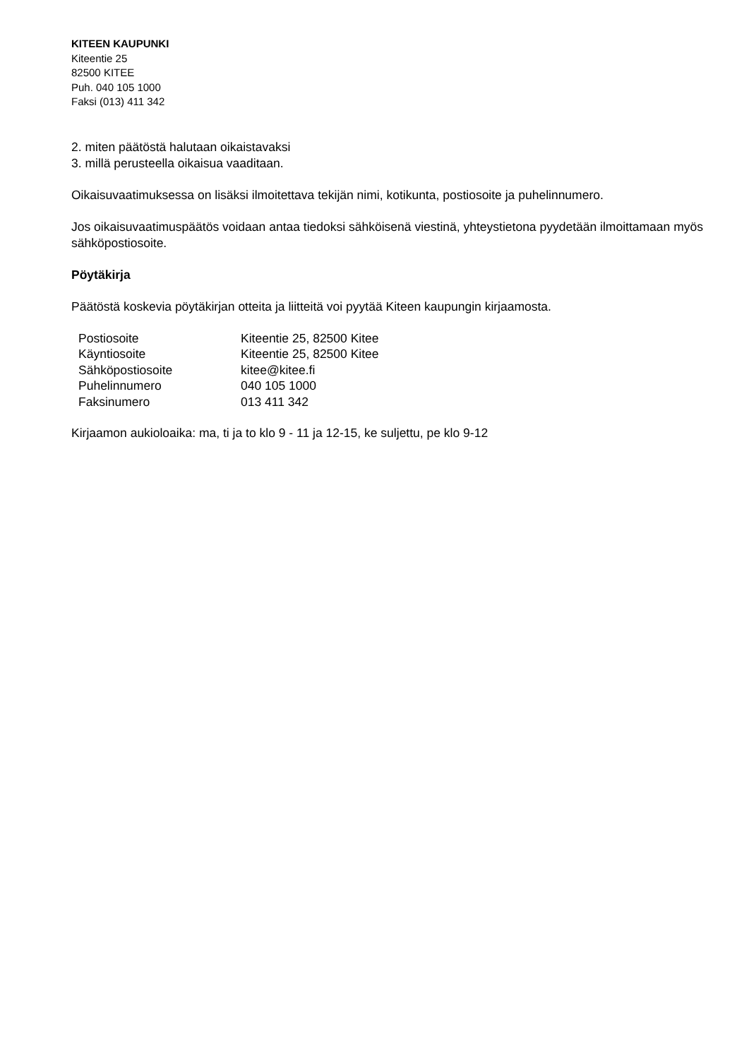KITEEN KAUPUNKI
Kiteentie 25
82500 KITEE
Puh. 040 105 1000
Faksi (013) 411 342
2. miten päätöstä halutaan oikaistavaksi
3. millä perusteella oikaisua vaaditaan.
Oikaisuvaatimuksessa on lisäksi ilmoitettava tekijän nimi, kotikunta, postiosoite ja puhelinnumero.
Jos oikaisuvaatimuspäätös voidaan antaa tiedoksi sähköisenä viestinä, yhteystietona pyydetään ilmoittamaan myös sähköpostiosoite.
Pöytäkirja
Päätöstä koskevia pöytäkirjan otteita ja liitteitä voi pyytää Kiteen kaupungin kirjaamosta.
| Postiosoite | Kiteentie 25, 82500 Kitee |
| Käyntiosoite | Kiteentie 25, 82500 Kitee |
| Sähköpostiosoite | kitee@kitee.fi |
| Puhelinnumero | 040 105 1000 |
| Faksinumero | 013 411 342 |
Kirjaamon aukioloaika: ma, ti ja to klo 9 - 11 ja 12-15, ke suljettu, pe klo 9-12